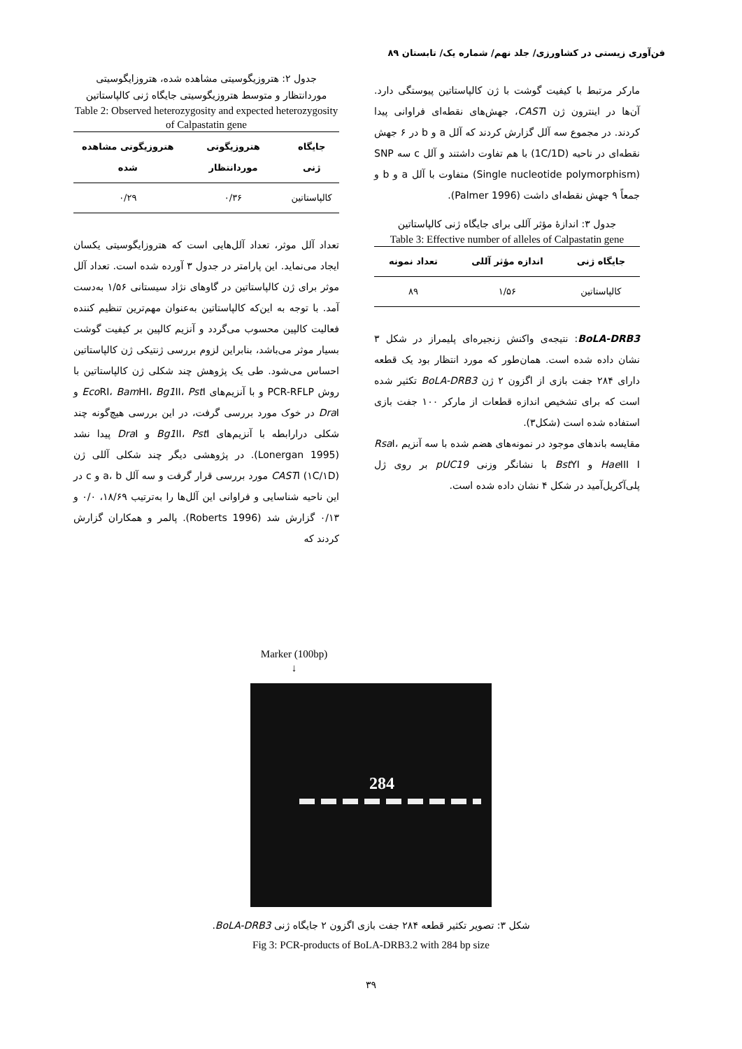فن‌آوری زیستی در کشاورزی/ جلد نهم/ شماره یک/ تابستان ۸۹
جدول ۲: هتروزیگوسیتی مشاهده شده، هتروزایگوسیتی موردانتظار و متوسط هتروزیگوسیتی جایگاه ژنی کالپاستاتین
Table 2: Observed heterozygosity and expected heterozygosity of Calpastatin gene
| جایگاه ژنی | هتروزیگوتی موردانتظار | هتروزیگوتی مشاهده شده |
| --- | --- | --- |
| کالپاستاتین | ۰/۳۶ | ۰/۲۹ |
تعداد آلل موثر، تعداد آلل‌هایی است که هتروزایگوسیتی یکسان ایجاد می‌نماید. این پارامتر در جدول ۳ آورده شده است. تعداد آلل موثر برای ژن کالپاستاتین در گاوهای نژاد سیستانی ۱/۵۶ به‌دست آمد. با توجه به این‌که کالپاستاتین به‌عنوان مهم‌ترین تنظیم کننده فعالیت کالپین محسوب می‌گردد و آنزیم کالپین بر کیفیت گوشت بسیار موثر می‌باشد، بنابراین لزوم بررسی ژنتیکی ژن کالپاستاتین احساس می‌شود. طی یک پژوهش چند شکلی ژن کالپاستاتین با روش PCR-RFLP و با آنزیم‌های Eco RI، Bam HI، Bg1 II، Pst I و Dra I در خوک مورد بررسی گرفت، در این بررسی هیچ‌گونه چند شکلی درارابطه با آنزیم‌های Bg1 II، Pst I و Dra I پیدا نشد (Lonergan 1995). در پژوهشی دیگر چند شکلی آللی ژن CASTI (۱C/۱D) مورد بررسی قرار گرفت و سه آلل a، b و c در این ناحیه شناسایی و فراوانی این آلل‌ها را به‌ترتیب ۱۸/۶۹، ۰/۰ و ۰/۱۳ گزارش شد (Roberts 1996). پالمر و همکاران گزارش کردند که
مارکر مرتبط با کیفیت گوشت با ژن کالپاستاتین پیوستگی دارد. آن‌ها در اینترون ژن CASTI، جهش‌های نقطه‌ای فراوانی پیدا کردند. در مجموع سه آلل گزارش کردند که آلل a و b در ۶ جهش نقطه‌ای در ناحیه (1C/1D) با هم تفاوت داشتند و آلل c سه SNP (Single nucleotide polymorphism) متفاوت با آلل a و b و جمعاً ۹ جهش نقطه‌ای داشت (Palmer 1996).
جدول ۳: اندازهٔ مؤثر آللی برای جایگاه ژنی کالپاستاتین
Table 3: Effective number of alleles of Calpastatin gene
| جایگاه ژنی | اندازه مؤثر آللی | تعداد نمونه |
| --- | --- | --- |
| کالپاستاتین | ۱/۵۶ | ۸۹ |
BoLA-DRB3: نتیجه‌ی واکنش زنجیره‌ای پلیمراز در شکل ۳ نشان داده شده است. همان‌طور که مورد انتظار بود یک قطعه دارای ۲۸۴ جفت بازی از اگزون ۲ ژن BoLA-DRB3 تکثیر شده است که برای تشخیص اندازه قطعات از مارکر ۱۰۰ جفت بازی استفاده شده است (شکل۳).
مقایسه باندهای موجود در نمونه‌های هضم شده با سه آنزیم Rsa I، Hae III I و Bst YI با نشانگر وزنی pUC19 بر روی ژل پلی‌آکریل‌آمید در شکل ۴ نشان داده شده است.
Marker (100bp)
↓
284
شکل ۳: تصویر تکثیر قطعه ۲۸۴ جفت بازی اگزون ۲ جایگاه ژنی BoLA-DRB3.
Fig 3: PCR-products of BoLA-DRB3.2 with 284 bp size
۳۹